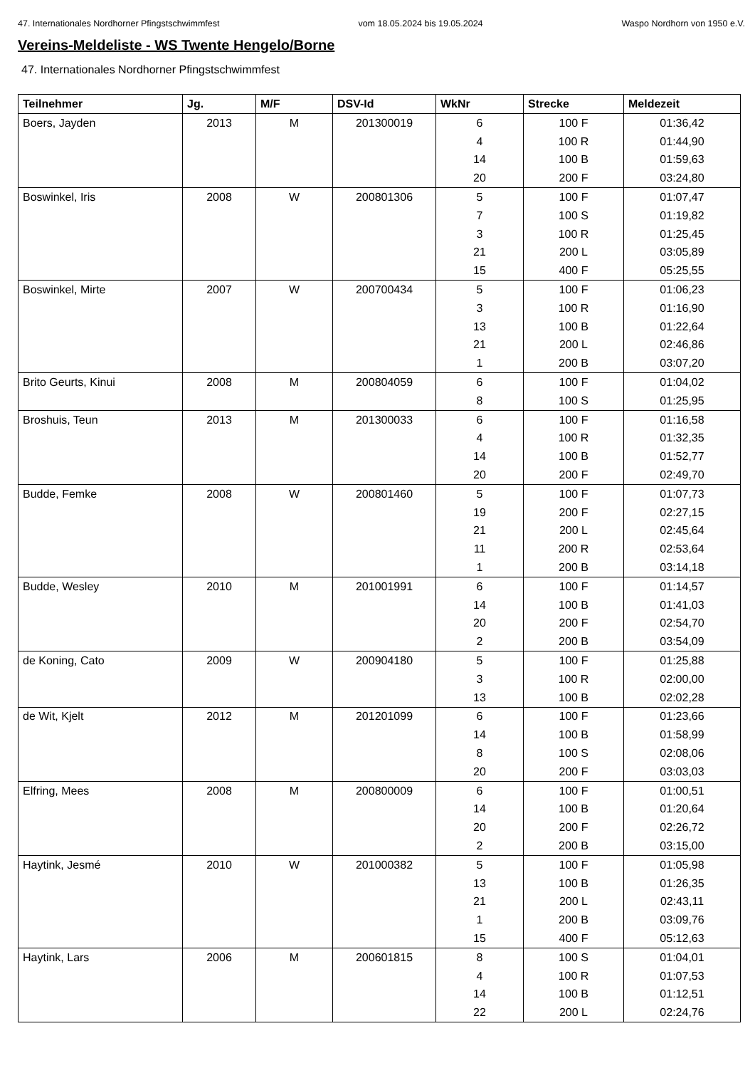47. Internationales Nordhorner Pfingstschwimmfest vom 18.05.2024 bis 19.05.2024 Waspo Nordhorn von 1950 e.V.
Vereins-Meldeliste - WS Twente Hengelo/Borne
47. Internationales Nordhorner Pfingstschwimmfest
| Teilnehmer | Jg. | M/F | DSV-Id | WkNr | Strecke | Meldezeit |
| --- | --- | --- | --- | --- | --- | --- |
| Boers, Jayden | 2013 | M | 201300019 | 6 | 100 F | 01:36,42 |
| | | | | 4 | 100 R | 01:44,90 |
| | | | | 14 | 100 B | 01:59,63 |
| | | | | 20 | 200 F | 03:24,80 |
| Boswinkel, Iris | 2008 | W | 200801306 | 5 | 100 F | 01:07,47 |
| | | | | 7 | 100 S | 01:19,82 |
| | | | | 3 | 100 R | 01:25,45 |
| | | | | 21 | 200 L | 03:05,89 |
| | | | | 15 | 400 F | 05:25,55 |
| Boswinkel, Mirte | 2007 | W | 200700434 | 5 | 100 F | 01:06,23 |
| | | | | 3 | 100 R | 01:16,90 |
| | | | | 13 | 100 B | 01:22,64 |
| | | | | 21 | 200 L | 02:46,86 |
| | | | | 1 | 200 B | 03:07,20 |
| Brito Geurts, Kinui | 2008 | M | 200804059 | 6 | 100 F | 01:04,02 |
| | | | | 8 | 100 S | 01:25,95 |
| Broshuis, Teun | 2013 | M | 201300033 | 6 | 100 F | 01:16,58 |
| | | | | 4 | 100 R | 01:32,35 |
| | | | | 14 | 100 B | 01:52,77 |
| | | | | 20 | 200 F | 02:49,70 |
| Budde, Femke | 2008 | W | 200801460 | 5 | 100 F | 01:07,73 |
| | | | | 19 | 200 F | 02:27,15 |
| | | | | 21 | 200 L | 02:45,64 |
| | | | | 11 | 200 R | 02:53,64 |
| | | | | 1 | 200 B | 03:14,18 |
| Budde, Wesley | 2010 | M | 201001991 | 6 | 100 F | 01:14,57 |
| | | | | 14 | 100 B | 01:41,03 |
| | | | | 20 | 200 F | 02:54,70 |
| | | | | 2 | 200 B | 03:54,09 |
| de Koning, Cato | 2009 | W | 200904180 | 5 | 100 F | 01:25,88 |
| | | | | 3 | 100 R | 02:00,00 |
| | | | | 13 | 100 B | 02:02,28 |
| de Wit, Kjelt | 2012 | M | 201201099 | 6 | 100 F | 01:23,66 |
| | | | | 14 | 100 B | 01:58,99 |
| | | | | 8 | 100 S | 02:08,06 |
| | | | | 20 | 200 F | 03:03,03 |
| Elfring, Mees | 2008 | M | 200800009 | 6 | 100 F | 01:00,51 |
| | | | | 14 | 100 B | 01:20,64 |
| | | | | 20 | 200 F | 02:26,72 |
| | | | | 2 | 200 B | 03:15,00 |
| Haytink, Jesmé | 2010 | W | 201000382 | 5 | 100 F | 01:05,98 |
| | | | | 13 | 100 B | 01:26,35 |
| | | | | 21 | 200 L | 02:43,11 |
| | | | | 1 | 200 B | 03:09,76 |
| | | | | 15 | 400 F | 05:12,63 |
| Haytink, Lars | 2006 | M | 200601815 | 8 | 100 S | 01:04,01 |
| | | | | 4 | 100 R | 01:07,53 |
| | | | | 14 | 100 B | 01:12,51 |
| | | | | 22 | 200 L | 02:24,76 |